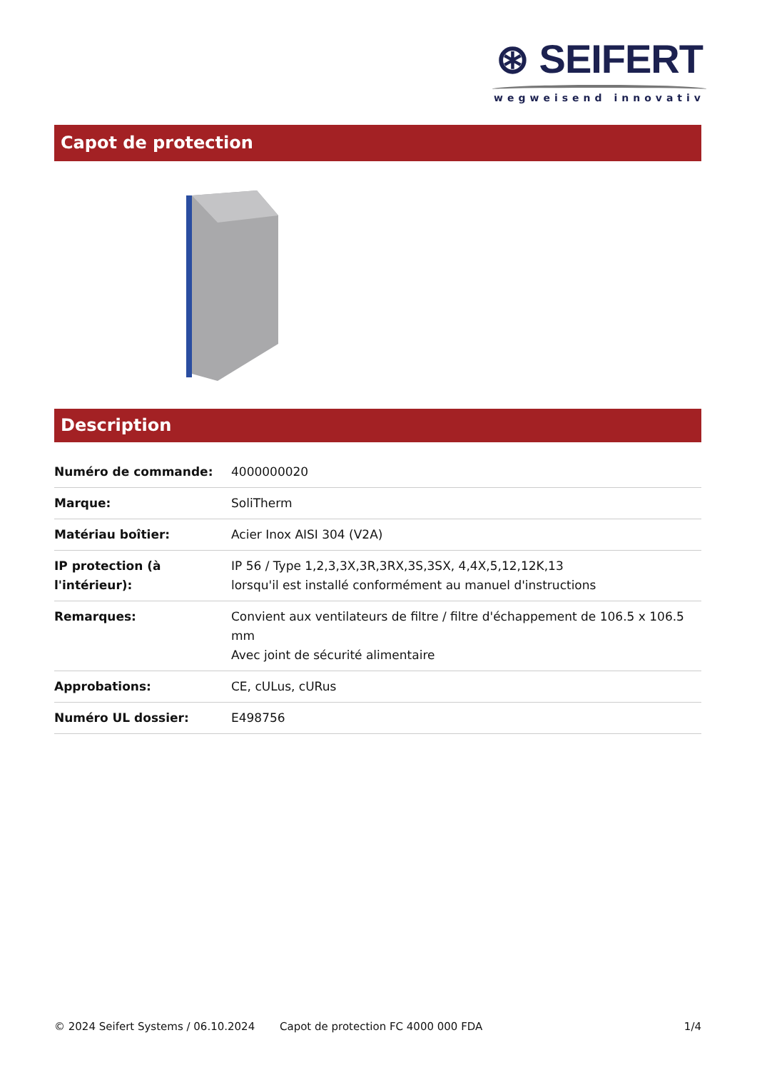⊛ SEIFERT
wegweisend innovativ
Capot de protection
Description
| Numéro de commande: | 4000000020 |
| Marque: | SoliTherm |
| Matériau boîtier: | Acier Inox AISI 304 (V2A) |
| IP protection (à l'intérieur): | IP 56 / Type 1,2,3,3X,3R,3RX,3S,3SX, 4,4X,5,12,12K,13 lorsqu'il est installé conformément au manuel d'instructions |
| Remarques: | Convient aux ventilateurs de filtre / filtre d'échappement de 106.5 x 106.5 mm Avec joint de sécurité alimentaire |
| Approbations: | CE, cULus, cURus |
| Numéro UL dossier: | E498756 |
© 2024 Seifert Systems / 06.10.2024 Capot de protection FC 4000 000 FDA 1/4